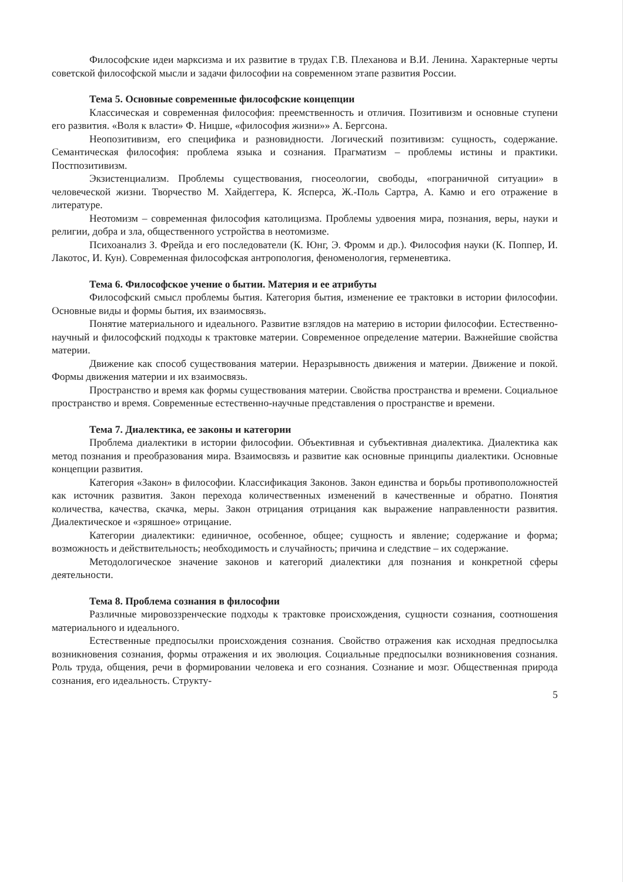Философские идеи марксизма и их развитие в трудах Г.В. Плеханова и В.И. Ленина. Характерные черты советской философской мысли и задачи философии на современном этапе развития России.
Тема 5. Основные современные философские концепции
Классическая и современная философия: преемственность и отличия. Позитивизм и основные ступени его развития. «Воля к власти» Ф. Ницше, «философия жизни»» А. Бергсона.
Неопозитивизм, его специфика и разновидности. Логический позитивизм: сущность, содержание. Семантическая философия: проблема языка и сознания. Прагматизм – проблемы истины и практики. Постпозитивизм.
Экзистенциализм. Проблемы существования, гносеологии, свободы, «пограничной ситуации» в человеческой жизни. Творчество М. Хайдеггера, К. Ясперса, Ж.-Поль Сартра, А. Камю и его отражение в литературе.
Неотомизм – современная философия католицизма. Проблемы удвоения мира, познания, веры, науки и религии, добра и зла, общественного устройства в неотомизме.
Психоанализ З. Фрейда и его последователи (К. Юнг, Э. Фромм и др.). Философия науки (К. Поппер, И. Лакотос, И. Кун). Современная философская антропология, феноменология, герменевтика.
Тема 6. Философское учение о бытии. Материя и ее атрибуты
Философский смысл проблемы бытия. Категория бытия, изменение ее трактовки в истории философии. Основные виды и формы бытия, их взаимосвязь.
Понятие материального и идеального. Развитие взглядов на материю в истории философии. Естественно-научный и философский подходы к трактовке материи. Современное определение материи. Важнейшие свойства материи.
Движение как способ существования материи. Неразрывность движения и материи. Движение и покой. Формы движения материи и их взаимосвязь.
Пространство и время как формы существования материи. Свойства пространства и времени. Социальное пространство и время. Современные естественно-научные представления о пространстве и времени.
Тема 7. Диалектика, ее законы и категории
Проблема диалектики в истории философии. Объективная и субъективная диалектика. Диалектика как метод познания и преобразования мира. Взаимосвязь и развитие как основные принципы диалектики. Основные концепции развития.
Категория «Закон» в философии. Классификация Законов. Закон единства и борьбы противоположностей как источник развития. Закон перехода количественных изменений в качественные и обратно. Понятия количества, качества, скачка, меры. Закон отрицания отрицания как выражение направленности развития. Диалектическое и «зряшное» отрицание.
Категории диалектики: единичное, особенное, общее; сущность и явление; содержание и форма; возможность и действительность; необходимость и случайность; причина и следствие – их содержание.
Методологическое значение законов и категорий диалектики для познания и конкретной сферы деятельности.
Тема 8. Проблема сознания в философии
Различные мировоззренческие подходы к трактовке происхождения, сущности сознания, соотношения материального и идеального.
Естественные предпосылки происхождения сознания. Свойство отражения как исходная предпосылка возникновения сознания, формы отражения и их эволюция. Социальные предпосылки возникновения сознания. Роль труда, общения, речи в формировании человека и его сознания. Сознание и мозг. Общественная природа сознания, его идеальность. Структу-
5